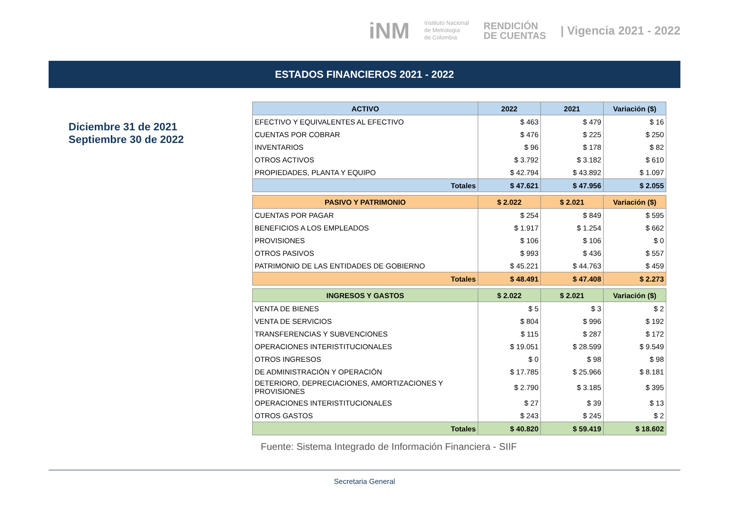iNM Instituto Nacional
de Metrología
de Colombia RENDICIÓN
DE CUENTAS | Vigencia 2021 - 2022
ESTADOS FINANCIEROS 2021 - 2022
Diciembre 31 de 2021
Septiembre 30 de 2022
| ACTIVO | 2022 | 2021 | Variación ($) |
| --- | --- | --- | --- |
| EFECTIVO Y EQUIVALENTES AL EFECTIVO | $ 463 | $ 479 | $ 16 |
| CUENTAS POR COBRAR | $ 476 | $ 225 | $ 250 |
| INVENTARIOS | $ 96 | $ 178 | $ 82 |
| OTROS ACTIVOS | $ 3.792 | $ 3.182 | $ 610 |
| PROPIEDADES, PLANTA Y EQUIPO | $ 42.794 | $ 43.892 | $ 1.097 |
| Totales | $ 47.621 | $ 47.956 | $ 2.055 |
| PASIVO Y PATRIMONIO | $ 2.022 | $ 2.021 | Variación ($) |
| --- | --- | --- | --- |
| CUENTAS POR PAGAR | $ 254 | $ 849 | $ 595 |
| BENEFICIOS A LOS EMPLEADOS | $ 1.917 | $ 1.254 | $ 662 |
| PROVISIONES | $ 106 | $ 106 | $ 0 |
| OTROS PASIVOS | $ 993 | $ 436 | $ 557 |
| PATRIMONIO DE LAS ENTIDADES DE GOBIERNO | $ 45.221 | $ 44.763 | $ 459 |
| Totales | $ 48.491 | $ 47.408 | $ 2.273 |
| INGRESOS Y GASTOS | $ 2.022 | $ 2.021 | Variación ($) |
| --- | --- | --- | --- |
| VENTA DE BIENES | $ 5 | $ 3 | $ 2 |
| VENTA DE SERVICIOS | $ 804 | $ 996 | $ 192 |
| TRANSFERENCIAS Y SUBVENCIONES | $ 115 | $ 287 | $ 172 |
| OPERACIONES INTERISTITUCIONALES | $ 19.051 | $ 28.599 | $ 9.549 |
| OTROS INGRESOS | $ 0 | $ 98 | $ 98 |
| DE ADMINISTRACIÓN Y OPERACIÓN | $ 17.785 | $ 25.966 | $ 8.181 |
| DETERIORO, DEPRECIACIONES, AMORTIZACIONES Y PROVISIONES | $ 2.790 | $ 3.185 | $ 395 |
| OPERACIONES INTERISTITUCIONALES | $ 27 | $ 39 | $ 13 |
| OTROS GASTOS | $ 243 | $ 245 | $ 2 |
| Totales | $ 40.820 | $ 59.419 | $ 18.602 |
Fuente: Sistema Integrado de Información Financiera - SIIF
Secretaria General